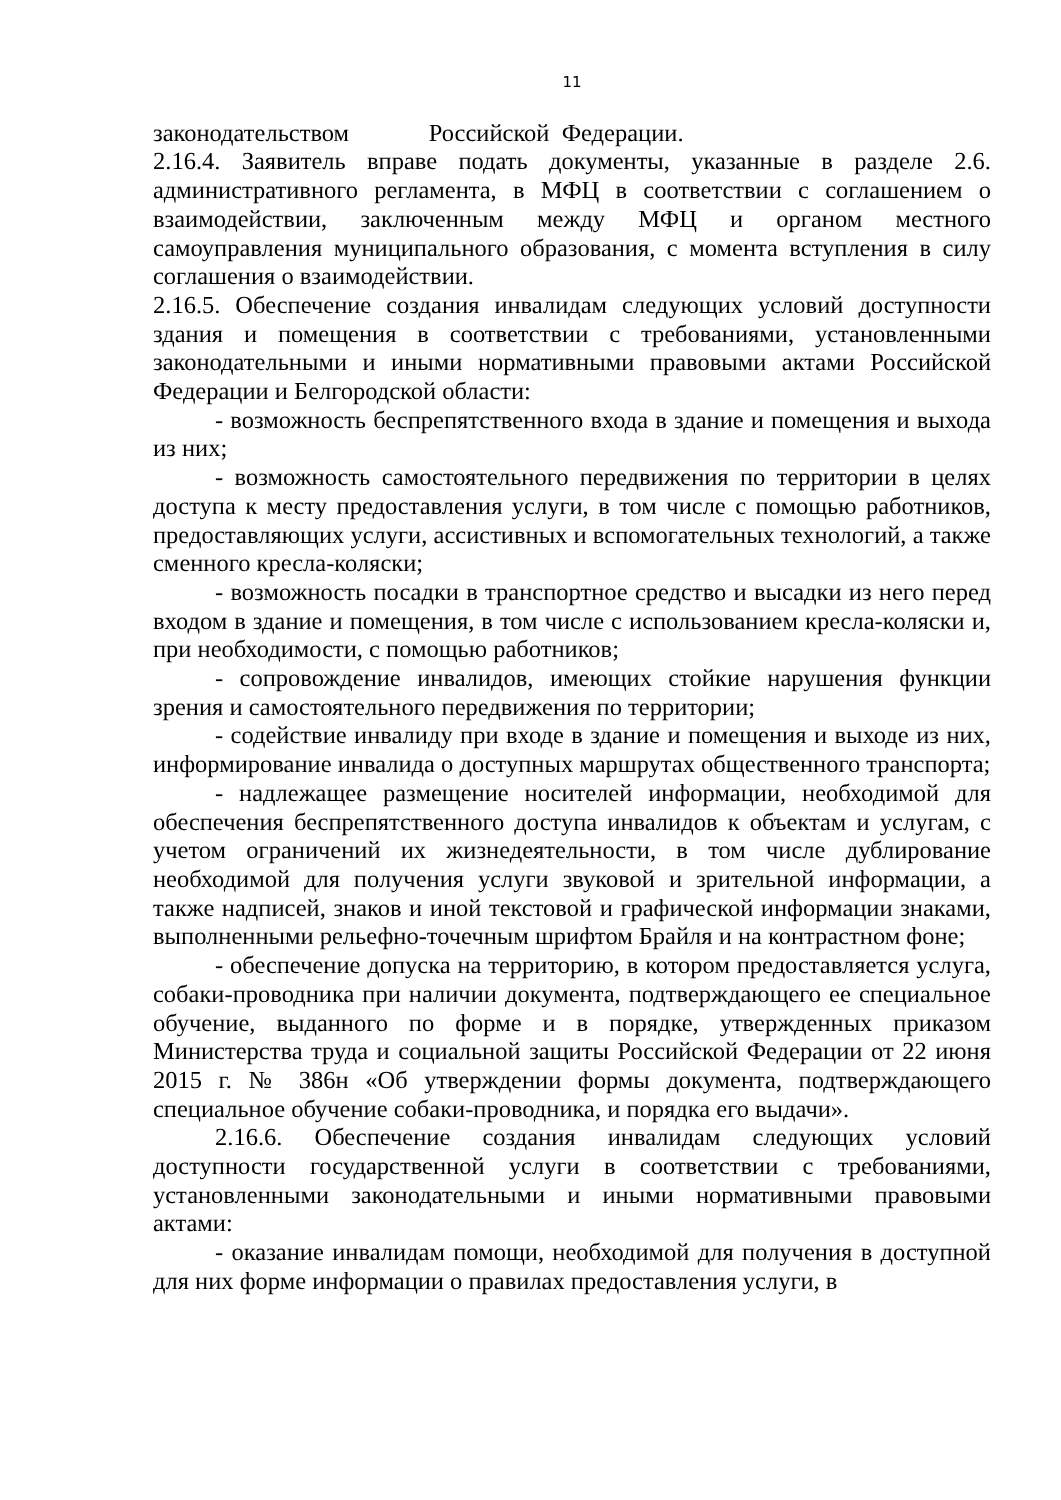11
законодательством Российской Федерации.
2.16.4. Заявитель вправе подать документы, указанные в разделе 2.6. административного регламента, в МФЦ в соответствии с соглашением о взаимодействии, заключенным между МФЦ и органом местного самоуправления муниципального образования, с момента вступления в силу соглашения о взаимодействии.
2.16.5. Обеспечение создания инвалидам следующих условий доступности здания и помещения в соответствии с требованиями, установленными законодательными и иными нормативными правовыми актами Российской Федерации и Белгородской области:
- возможность беспрепятственного входа в здание и помещения и выхода из них;
- возможность самостоятельного передвижения по территории в целях доступа к месту предоставления услуги, в том числе с помощью работников, предоставляющих услуги, ассистивных и вспомогательных технологий, а также сменного кресла-коляски;
- возможность посадки в транспортное средство и высадки из него перед входом в здание и помещения, в том числе с использованием кресла-коляски и, при необходимости, с помощью работников;
- сопровождение инвалидов, имеющих стойкие нарушения функции зрения и самостоятельного передвижения по территории;
- содействие инвалиду при входе в здание и помещения и выходе из них, информирование инвалида о доступных маршрутах общественного транспорта;
- надлежащее размещение носителей информации, необходимой для обеспечения беспрепятственного доступа инвалидов к объектам и услугам, с учетом ограничений их жизнедеятельности, в том числе дублирование необходимой для получения услуги звуковой и зрительной информации, а также надписей, знаков и иной текстовой и графической информации знаками, выполненными рельефно-точечным шрифтом Брайля и на контрастном фоне;
- обеспечение допуска на территорию, в котором предоставляется услуга, собаки-проводника при наличии документа, подтверждающего ее специальное обучение, выданного по форме и в порядке, утвержденных приказом Министерства труда и социальной защиты Российской Федерации от 22 июня 2015 г. № 386н «Об утверждении формы документа, подтверждающего специальное обучение собаки-проводника, и порядка его выдачи».
2.16.6. Обеспечение создания инвалидам следующих условий доступности государственной услуги в соответствии с требованиями, установленными законодательными и иными нормативными правовыми актами:
- оказание инвалидам помощи, необходимой для получения в доступной для них форме информации о правилах предоставления услуги, в